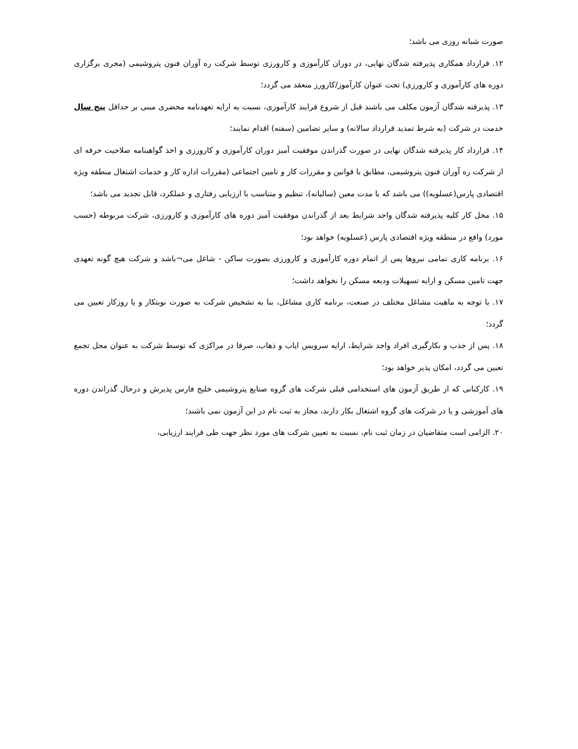صورت شبانه روزی می باشد؛
۱۲. قرارداد همکاری پذیرفته شدگان نهایی، در دوران کارآموزی و کارورزی توسط شرکت ره آوران فنون پتروشیمی (مجری برگزاری دوره های کارآموزی و کارورزی) تحت عنوان کارآموز/کارورز منعقد می گردد؛
۱۳. پذیرفته شدگان آزمون مکلف می باشند قبل از شروع فرایند کارآموزی، نسبت به ارایه تعهدنامه محضری مبنی بر حداقل پنج سال خدمت در شرکت (به شرط تمدید قرارداد سالانه) و سایر تضامین (سفته) اقدام نمایند؛
۱۴. قرارداد کار پذیرفته شدگان نهایی در صورت گذراندن موفقیت آمیز دوران کارآموزی و کارورزی و اخذ گواهینامه صلاحیت حرفه ای از شرکت ره آوران فنون پتروشیمی، مطابق با قوانین و مقررات کار و تامین اجتماعی (مقررات اداره کار و خدمات اشتغال منطقه ویژه اقتصادی پارس(عسلویه)) می باشد که با مدت معین (سالیانه)، تنظیم و متناسب با ارزیابی رفتاری و عملکرد، قابل تجدید می باشد؛
۱۵. محل کار کلیه پذیرفته شدگان واجد شرایط بعد از گذراندن موفقیت آمیز دوره های کارآموزی و کارورزی، شرکت مربوطه (حسب مورد) واقع در منطقه ویژه اقتصادی پارس (عسلویه) خواهد بود؛
۱۶. برنامه کاری تمامی نیروها پس از اتمام دوره کارآموزی و کارورزی بصورت ساکن - شاغل می¬باشد و شرکت هیچ گونه تعهدی جهت تامین مسکن و ارایه تسهیلات ودیعه مسکن را نخواهد داشت؛
۱۷. با توجه به ماهیت مشاغل مختلف در صنعت، برنامه کاری مشاغل، بنا به تشخیص شرکت به صورت نوبتکار و یا روزکار تعیین می گردد؛
۱۸. پس از جذب و بکارگیری افراد واجد شرایط، ارایه سرویس ایاب و ذهاب، صرفا در مراکزی که توسط شرکت به عنوان محل تجمع تعیین می گردد، امکان پذیر خواهد بود؛
۱۹. کارکنانی که از طریق آزمون های استخدامی قبلی شرکت های گروه صنایع پتروشیمی خلیج فارس پذیرش و درحال گذراندن دوره های آموزشی و یا در شرکت های گروه اشتغال بکار دارند، مجاز به ثبت نام در این آزمون نمی باشند؛
۲۰. الزامی است متقاضیان در زمان ثبت نام، نسبت به تعیین شرکت های مورد نظر جهت طی فرایند ارزیابی،